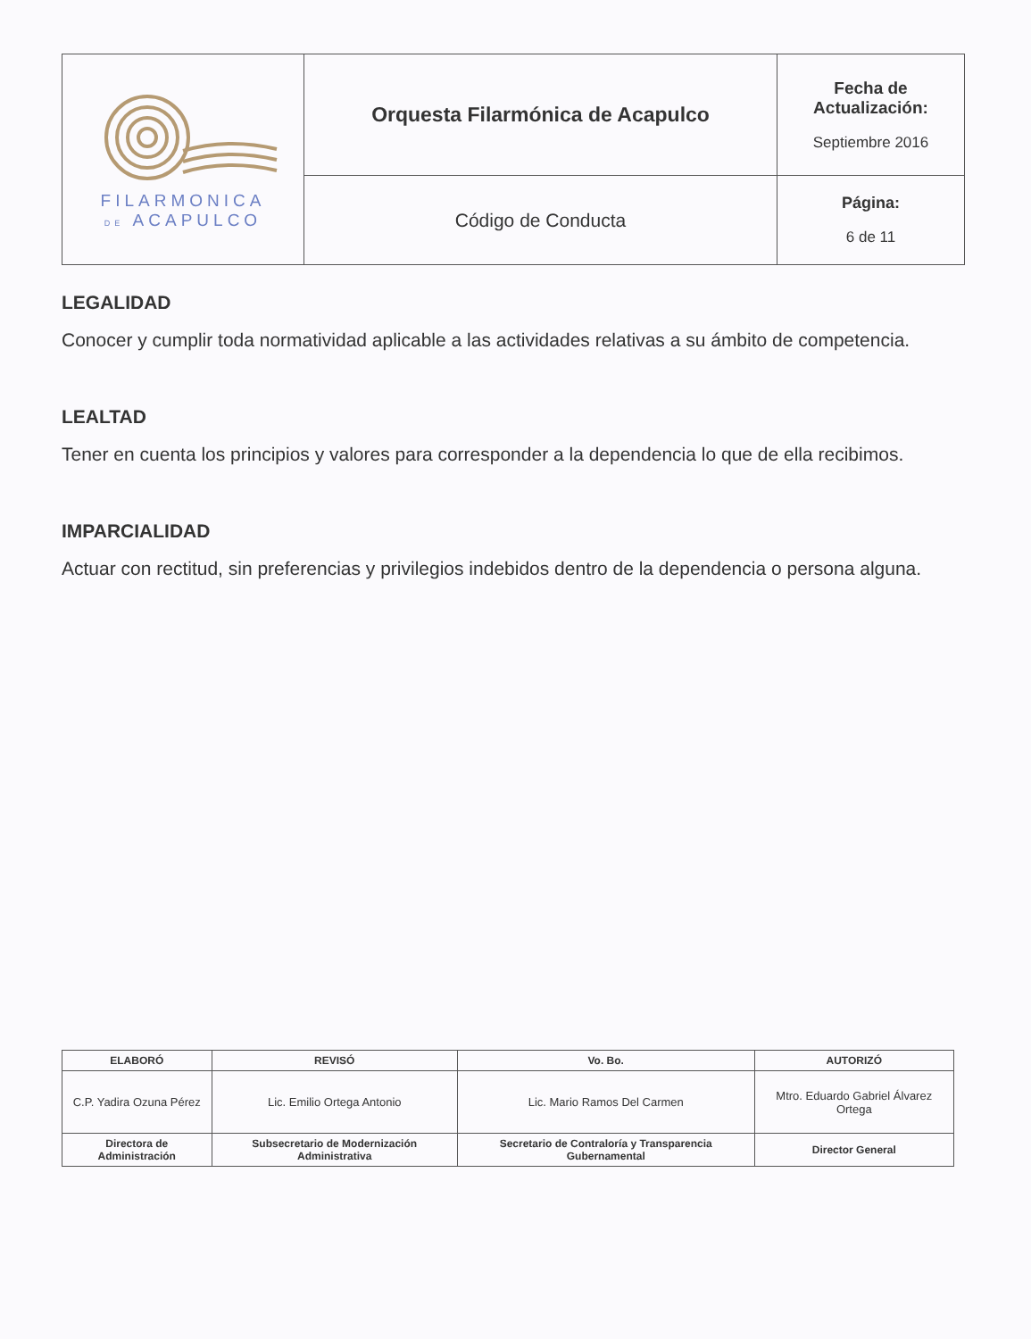| FILARMONICA DE ACAPULCO | Orquesta Filarmónica de Acapulco | Fecha de Actualización: Septiembre 2016 |
| | Código de Conducta | Página: 6 de 11 |
LEGALIDAD
Conocer y cumplir toda normatividad aplicable a las actividades relativas a su ámbito de competencia.
LEALTAD
Tener en cuenta los principios y valores para corresponder a la dependencia lo que de ella recibimos.
IMPARCIALIDAD
Actuar con rectitud, sin preferencias y privilegios indebidos dentro de la dependencia o persona alguna.
| ELABORÓ | REVISÓ | Vo. Bo. | AUTORIZÓ |
| --- | --- | --- | --- |
| C.P. Yadira Ozuna Pérez | Lic. Emilio Ortega Antonio | Lic. Mario Ramos Del Carmen | Mtro. Eduardo Gabriel Álvarez Ortega |
| Directora de Administración | Subsecretario de Modernización Administrativa | Secretario de Contraloría y Transparencia Gubernamental | Director General |